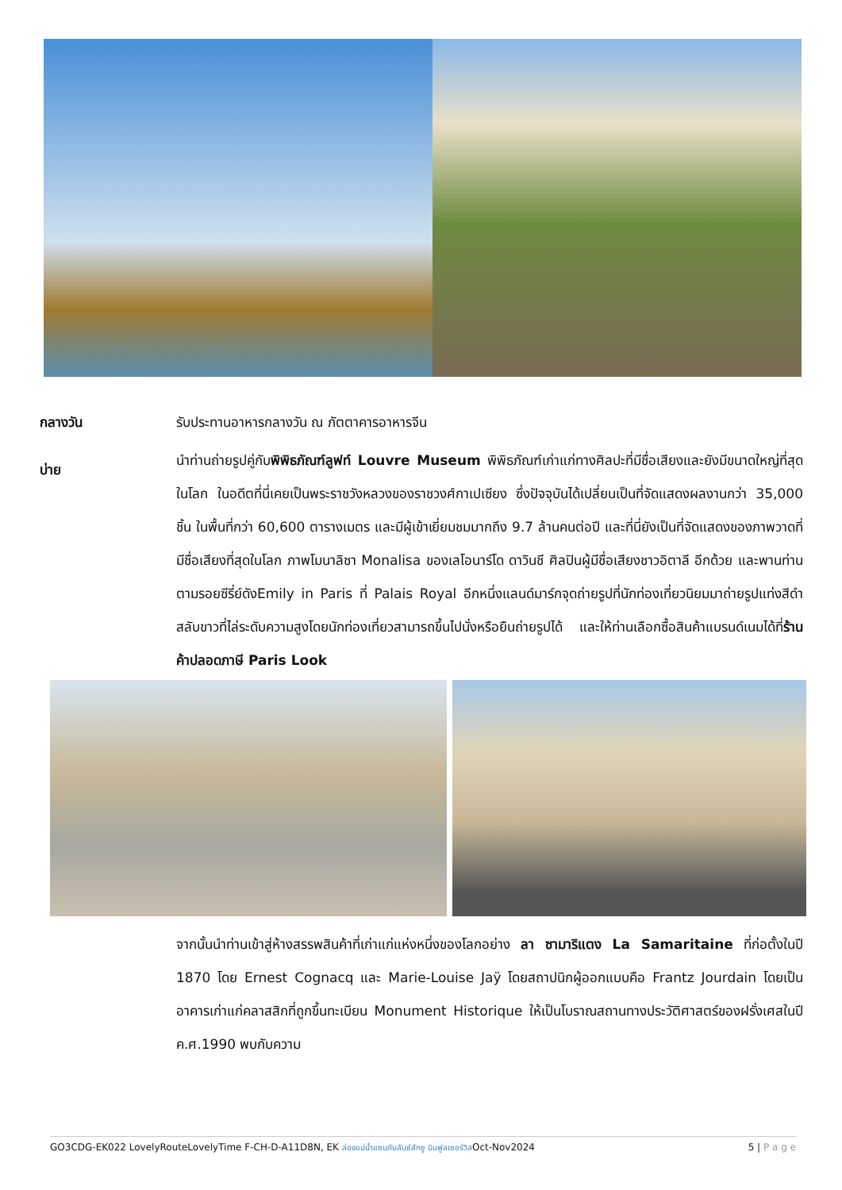กลางวัน รับประทานอาหารกลางวัน ณ ภัตตาคารอาหารจีน
บ่าย
นำท่านถ่ายรูปคู่กับพิพิธภัณฑ์ลูฟท์ Louvre Museum พิพิธภัณฑ์เก่าแก่ทางศิลปะที่มีชื่อเสียงและยังมีขนาดใหญ่ที่สุดในโลก ในอดีตที่นี่เคยเป็นพระราชวังหลวงของราชวงศ์กาเปเซียง ซึ่งปัจจุบันได้เปลี่ยนเป็นที่จัดแสดงผลงานกว่า 35,000 ชิ้น ในพื้นที่กว่า 60,600 ตารางเมตร และมีผู้เข้าเยี่ยมชมมากถึง 9.7 ล้านคนต่อปี และที่นี่ยังเป็นที่จัดแสดงของภาพวาดที่มีชื่อเสียงที่สุดในโลก ภาพโมนาลิซา Monalisa ของเลโอนาร์โด ดาวินชี ศิลปินผู้มีชื่อเสียงชาวอิตาลี อีกด้วย และพานท่านตามรอยซีรี่ย์ดังEmily in Paris ที่ Palais Royal อีกหนึ่งแลนด์มาร์กจุดถ่ายรูปที่นักท่องเที่ยวนิยมมาถ่ายรูปแท่งสีดำสลับขาวที่ไล่ระดับความสูงโดยนักท่องเที่ยวสามารถขึ้นไปนั่งหรือยืนถ่ายรูปได้ และให้ท่านเลือกซื้อสินค้าแบรนด์เนมได้ที่ร้านค้าปลอดภาษี Paris Look
จากนั้นนำท่านเข้าสู่ห้างสรรพสินค้าที่เก่าแก่แห่งหนึ่งของโลกอย่าง ลา ซามาริแตง La Samaritaine ที่ก่อตั้งในปี 1870 โดย Ernest Cognacq และ Marie-Louise Jaÿ โดยสถาปนิกผู้ออกแบบคือ Frantz Jourdain โดยเป็นอาคารเก่าแก่คลาสสิกที่ถูกขึ้นทะเบียน Monument Historique ให้เป็นโบราณสถานทางประวัติศาสตร์ของฝรั่งเศสในปี ค.ศ.1990 พบกับความ
GO3CDG-EK022 LovelyRouteLovelyTime F-CH-D-A11D8N, EK ล่องแม่น้ำแซนกับลันซ์ลักซู บินฟูลเซอร์วิสOct-Nov2024 5 | P a g e